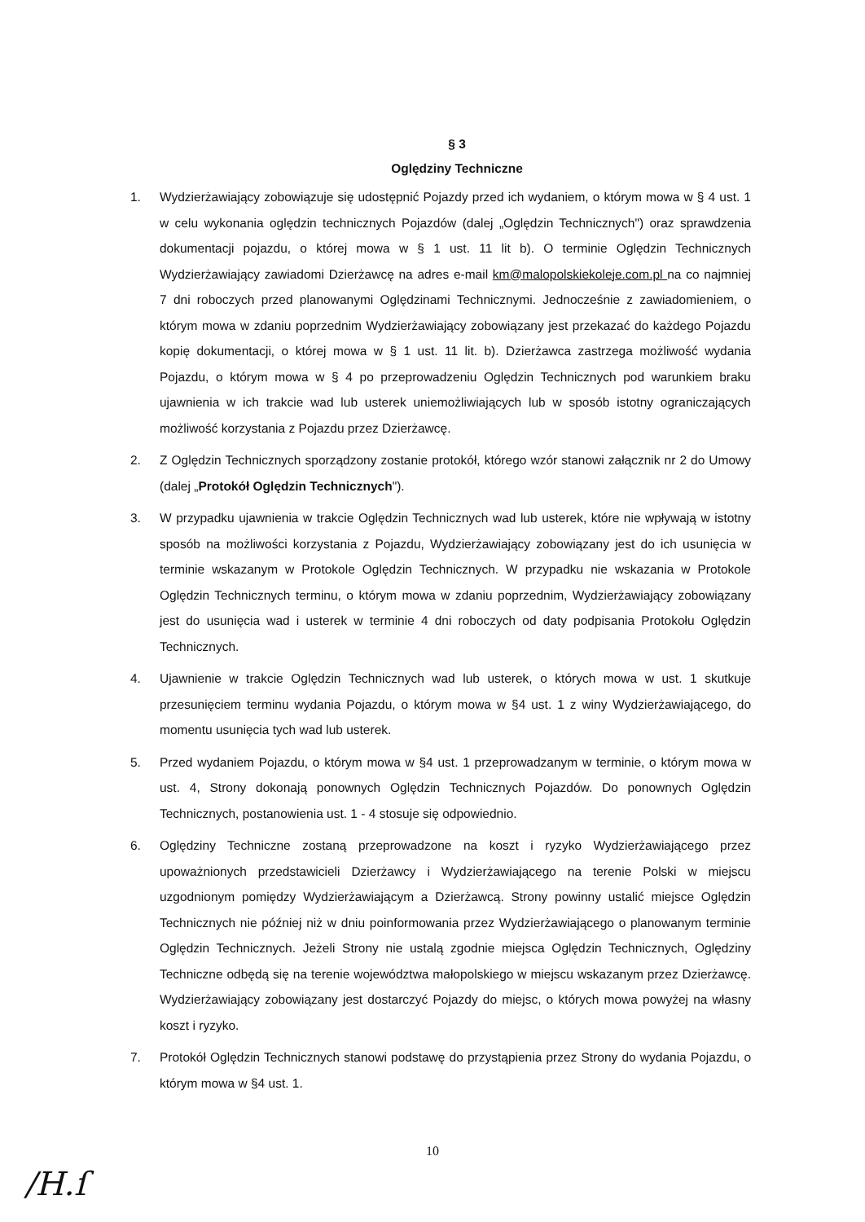§ 3
Oględziny Techniczne
1. Wydzierżawiający zobowiązuje się udostępnić Pojazdy przed ich wydaniem, o którym mowa w § 4 ust. 1 w celu wykonania oględzin technicznych Pojazdów (dalej „Oględzin Technicznych") oraz sprawdzenia dokumentacji pojazdu, o której mowa w § 1 ust. 11 lit b). O terminie Oględzin Technicznych Wydzierżawiający zawiadomi Dzierżawcę na adres e-mail km@malopolskiekoleje.com.pl na co najmniej 7 dni roboczych przed planowanymi Oględzinami Technicznymi. Jednocześnie z zawiadomieniem, o którym mowa w zdaniu poprzednim Wydzierżawiający zobowiązany jest przekazać do każdego Pojazdu kopię dokumentacji, o której mowa w § 1 ust. 11 lit. b). Dzierżawca zastrzega możliwość wydania Pojazdu, o którym mowa w § 4 po przeprowadzeniu Oględzin Technicznych pod warunkiem braku ujawnienia w ich trakcie wad lub usterek uniemożliwiających lub w sposób istotny ograniczających możliwość korzystania z Pojazdu przez Dzierżawcę.
2. Z Oględzin Technicznych sporządzony zostanie protokół, którego wzór stanowi załącznik nr 2 do Umowy (dalej „Protokół Oględzin Technicznych").
3. W przypadku ujawnienia w trakcie Oględzin Technicznych wad lub usterek, które nie wpływają w istotny sposób na możliwości korzystania z Pojazdu, Wydzierżawiający zobowiązany jest do ich usunięcia w terminie wskazanym w Protokole Oględzin Technicznych. W przypadku nie wskazania w Protokole Oględzin Technicznych terminu, o którym mowa w zdaniu poprzednim, Wydzierżawiający zobowiązany jest do usunięcia wad i usterek w terminie 4 dni roboczych od daty podpisania Protokołu Oględzin Technicznych.
4. Ujawnienie w trakcie Oględzin Technicznych wad lub usterek, o których mowa w ust. 1 skutkuje przesunięciem terminu wydania Pojazdu, o którym mowa w §4 ust. 1 z winy Wydzierżawiającego, do momentu usunięcia tych wad lub usterek.
5. Przed wydaniem Pojazdu, o którym mowa w §4 ust. 1 przeprowadzanym w terminie, o którym mowa w ust. 4, Strony dokonają ponownych Oględzin Technicznych Pojazdów. Do ponownych Oględzin Technicznych, postanowienia ust. 1 - 4 stosuje się odpowiednio.
6. Oględziny Techniczne zostaną przeprowadzone na koszt i ryzyko Wydzierżawiającego przez upoważnionych przedstawicieli Dzierżawcy i Wydzierżawiającego na terenie Polski w miejscu uzgodnionym pomiędzy Wydzierżawiającym a Dzierżawcą. Strony powinny ustalić miejsce Oględzin Technicznych nie później niż w dniu poinformowania przez Wydzierżawiającego o planowanym terminie Oględzin Technicznych. Jeżeli Strony nie ustalą zgodnie miejsca Oględzin Technicznych, Oględziny Techniczne odbędą się na terenie województwa małopolskiego w miejscu wskazanym przez Dzierżawcę. Wydzierżawiający zobowiązany jest dostarczyć Pojazdy do miejsc, o których mowa powyżej na własny koszt i ryzyko.
7. Protokół Oględzin Technicznych stanowi podstawę do przystąpienia przez Strony do wydania Pojazdu, o którym mowa w §4 ust. 1.
10
/H.ſ